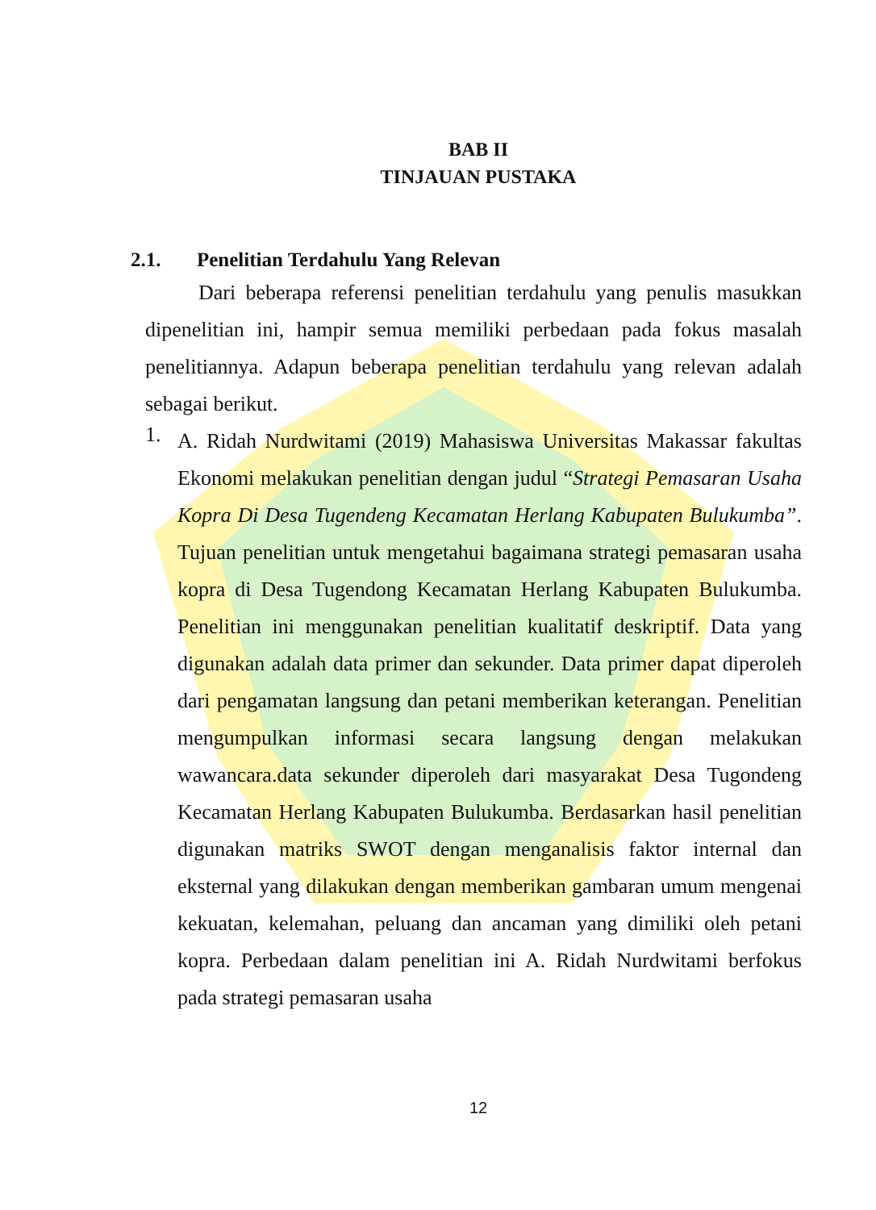BAB II
TINJAUAN PUSTAKA
2.1. Penelitian Terdahulu Yang Relevan
Dari beberapa referensi penelitian terdahulu yang penulis masukkan dipenelitian ini, hampir semua memiliki perbedaan pada fokus masalah penelitiannya. Adapun beberapa penelitian terdahulu yang relevan adalah sebagai berikut.
1.
A. Ridah Nurdwitami (2019) Mahasiswa Universitas Makassar fakultas Ekonomi melakukan penelitian dengan judul “Strategi Pemasaran Usaha Kopra Di Desa Tugendeng Kecamatan Herlang Kabupaten Bulukumba”. Tujuan penelitian untuk mengetahui bagaimana strategi pemasaran usaha kopra di Desa Tugendong Kecamatan Herlang Kabupaten Bulukumba. Penelitian ini menggunakan penelitian kualitatif deskriptif. Data yang digunakan adalah data primer dan sekunder. Data primer dapat diperoleh dari pengamatan langsung dan petani memberikan keterangan. Penelitian mengumpulkan informasi secara langsung dengan melakukan wawancara.data sekunder diperoleh dari masyarakat Desa Tugondeng Kecamatan Herlang Kabupaten Bulukumba. Berdasarkan hasil penelitian digunakan matriks SWOT dengan menganalisis faktor internal dan eksternal yang dilakukan dengan memberikan gambaran umum mengenai kekuatan, kelemahan, peluang dan ancaman yang dimiliki oleh petani kopra. Perbedaan dalam penelitian ini A. Ridah Nurdwitami berfokus pada strategi pemasaran usaha
12